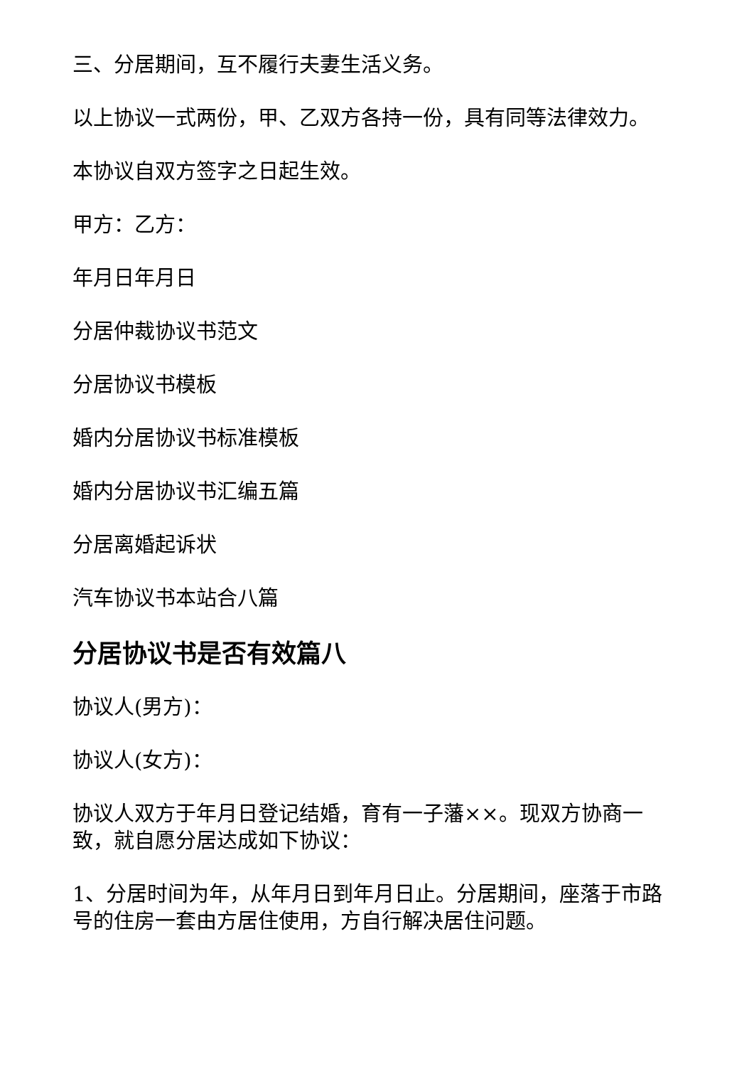三、分居期间，互不履行夫妻生活义务。
以上协议一式两份，甲、乙双方各持一份，具有同等法律效力。
本协议自双方签字之日起生效。
甲方：乙方：
年月日年月日
分居仲裁协议书范文
分居协议书模板
婚内分居协议书标准模板
婚内分居协议书汇编五篇
分居离婚起诉状
汽车协议书本站合八篇
分居协议书是否有效篇八
协议人(男方)：
协议人(女方)：
协议人双方于年月日登记结婚，育有一子藩××。现双方协商一致，就自愿分居达成如下协议：
1、分居时间为年，从年月日到年月日止。分居期间，座落于市路号的住房一套由方居住使用，方自行解决居住问题。